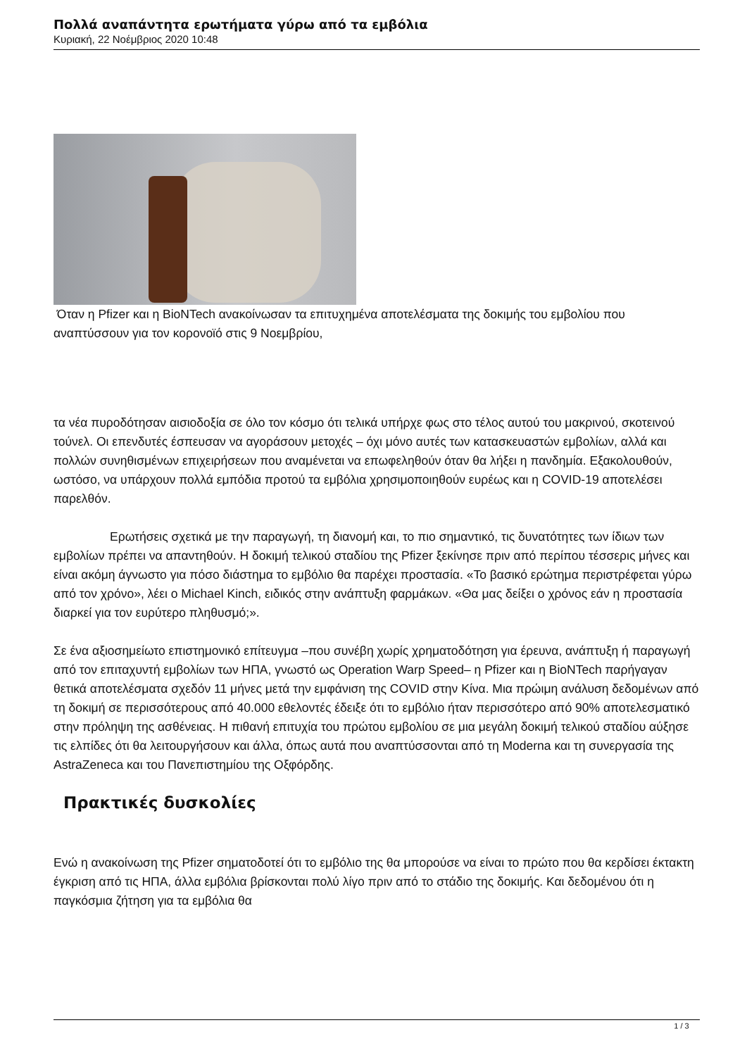Πολλά αναπάντητα ερωτήματα γύρω από τα εμβόλια
Κυριακή, 22 Νοέμβριος 2020 10:48
Όταν η Pfizer και η BioNTech ανακοίνωσαν τα επιτυχημένα αποτελέσματα της δοκιμής του εμβολίου που αναπτύσσουν για τον κορονοϊό στις 9 Νοεμβρίου,
τα νέα πυροδότησαν αισιοδοξία σε όλο τον κόσμο ότι τελικά υπήρχε φως στο τέλος αυτού του μακρινού, σκοτεινού τούνελ. Οι επενδυτές έσπευσαν να αγοράσουν μετοχές – όχι μόνο αυτές των κατασκευαστών εμβολίων, αλλά και πολλών συνηθισμένων επιχειρήσεων που αναμένεται να επωφεληθούν όταν θα λήξει η πανδημία. Εξακολουθούν, ωστόσο, να υπάρχουν πολλά εμπόδια προτού τα εμβόλια χρησιμοποιηθούν ευρέως και η COVID-19 αποτελέσει παρελθόν.
Ερωτήσεις σχετικά με την παραγωγή, τη διανομή και, το πιο σημαντικό, τις δυνατότητες των ίδιων των εμβολίων πρέπει να απαντηθούν. Η δοκιμή τελικού σταδίου της Pfizer ξεκίνησε πριν από περίπου τέσσερις μήνες και είναι ακόμη άγνωστο για πόσο διάστημα το εμβόλιο θα παρέχει προστασία. «Το βασικό ερώτημα περιστρέφεται γύρω από τον χρόνο», λέει ο Michael Kinch, ειδικός στην ανάπτυξη φαρμάκων. «Θα μας δείξει ο χρόνος εάν η προστασία διαρκεί για τον ευρύτερο πληθυσμό;».
Σε ένα αξιοσημείωτο επιστημονικό επίτευγμα –που συνέβη χωρίς χρηματοδότηση για έρευνα, ανάπτυξη ή παραγωγή από τον επιταχυντή εμβολίων των ΗΠΑ, γνωστό ως Operation Warp Speed– η Pfizer και η BioNTech παρήγαγαν θετικά αποτελέσματα σχεδόν 11 μήνες μετά την εμφάνιση της COVID στην Κίνα. Μια πρώιμη ανάλυση δεδομένων από τη δοκιμή σε περισσότερους από 40.000 εθελοντές έδειξε ότι το εμβόλιο ήταν περισσότερο από 90% αποτελεσματικό στην πρόληψη της ασθένειας. Η πιθανή επιτυχία του πρώτου εμβολίου σε μια μεγάλη δοκιμή τελικού σταδίου αύξησε τις ελπίδες ότι θα λειτουργήσουν και άλλα, όπως αυτά που αναπτύσσονται από τη Moderna και τη συνεργασία της AstraZeneca και του Πανεπιστημίου της Οξφόρδης.
Πρακτικές δυσκολίες
Ενώ η ανακοίνωση της Pfizer σηματοδοτεί ότι το εμβόλιο της θα μπορούσε να είναι το πρώτο που θα κερδίσει έκτακτη έγκριση από τις ΗΠΑ, άλλα εμβόλια βρίσκονται πολύ λίγο πριν από το στάδιο της δοκιμής. Και δεδομένου ότι η παγκόσμια ζήτηση για τα εμβόλια θα
1 / 3